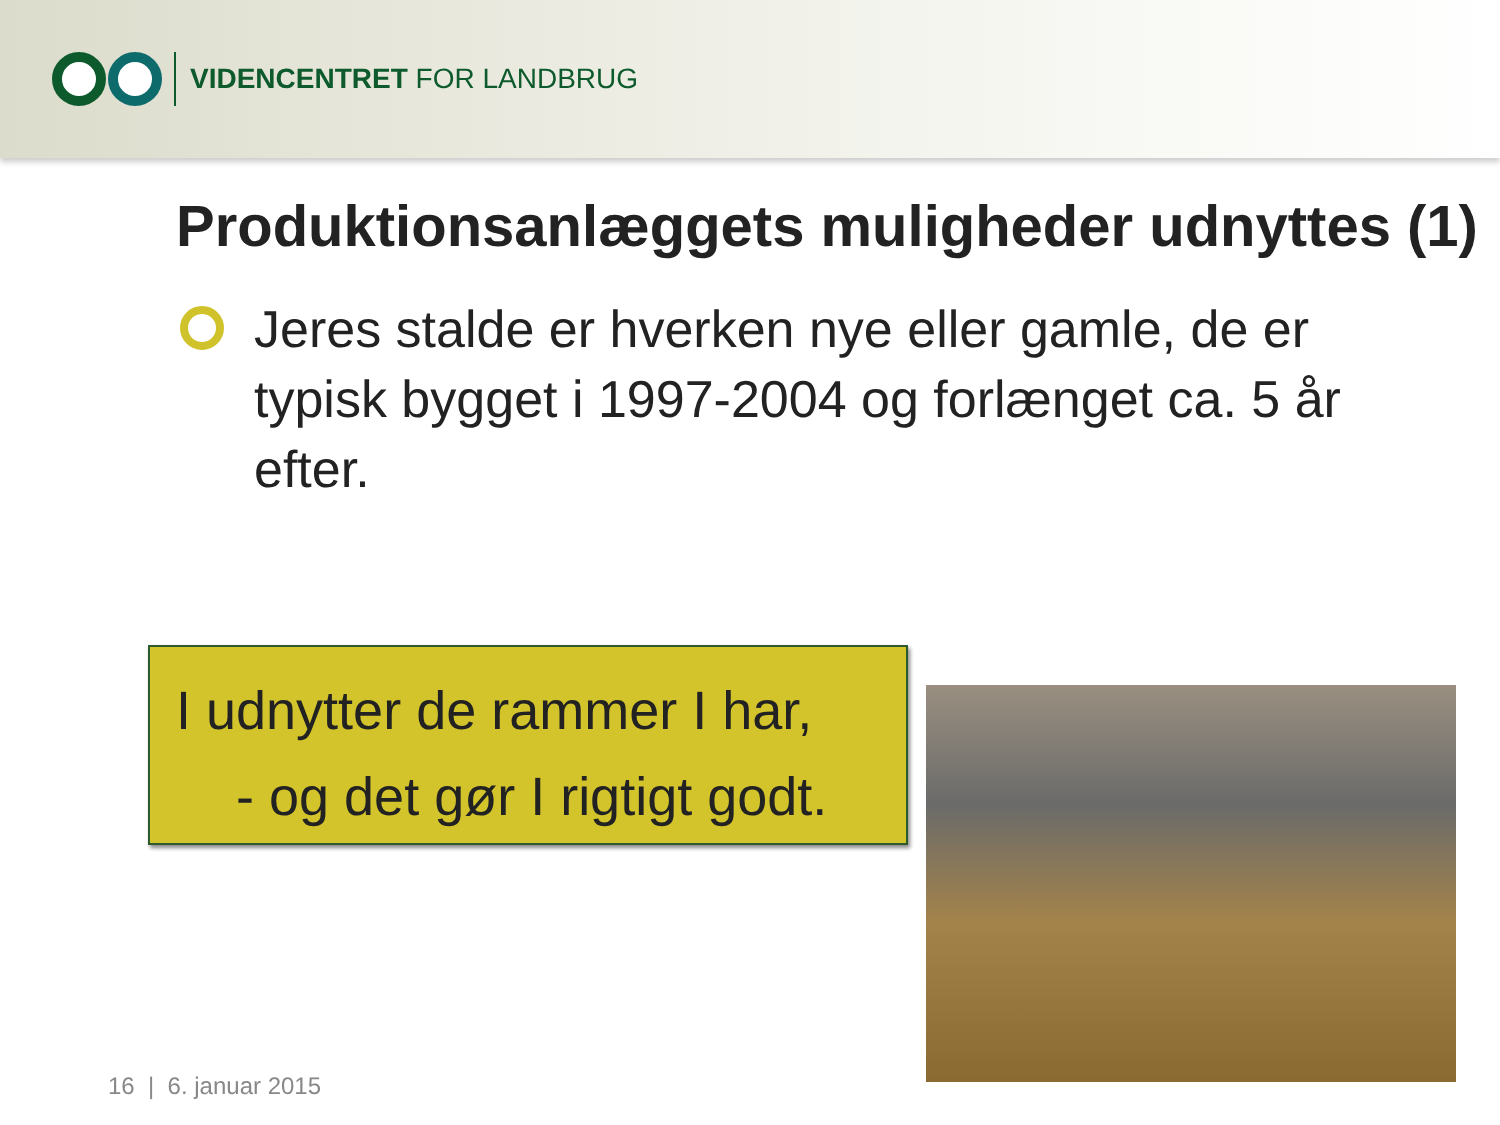VIDENCENTRET FOR LANDBRUG
Produktionsanlæggets muligheder udnyttes (1)
Jeres stalde er hverken nye eller gamle, de er typisk bygget i 1997-2004 og forlænget ca. 5 år efter.
I udnytter de rammer I har,
- og det gør I rigtigt godt.
16 | 6. januar 2015